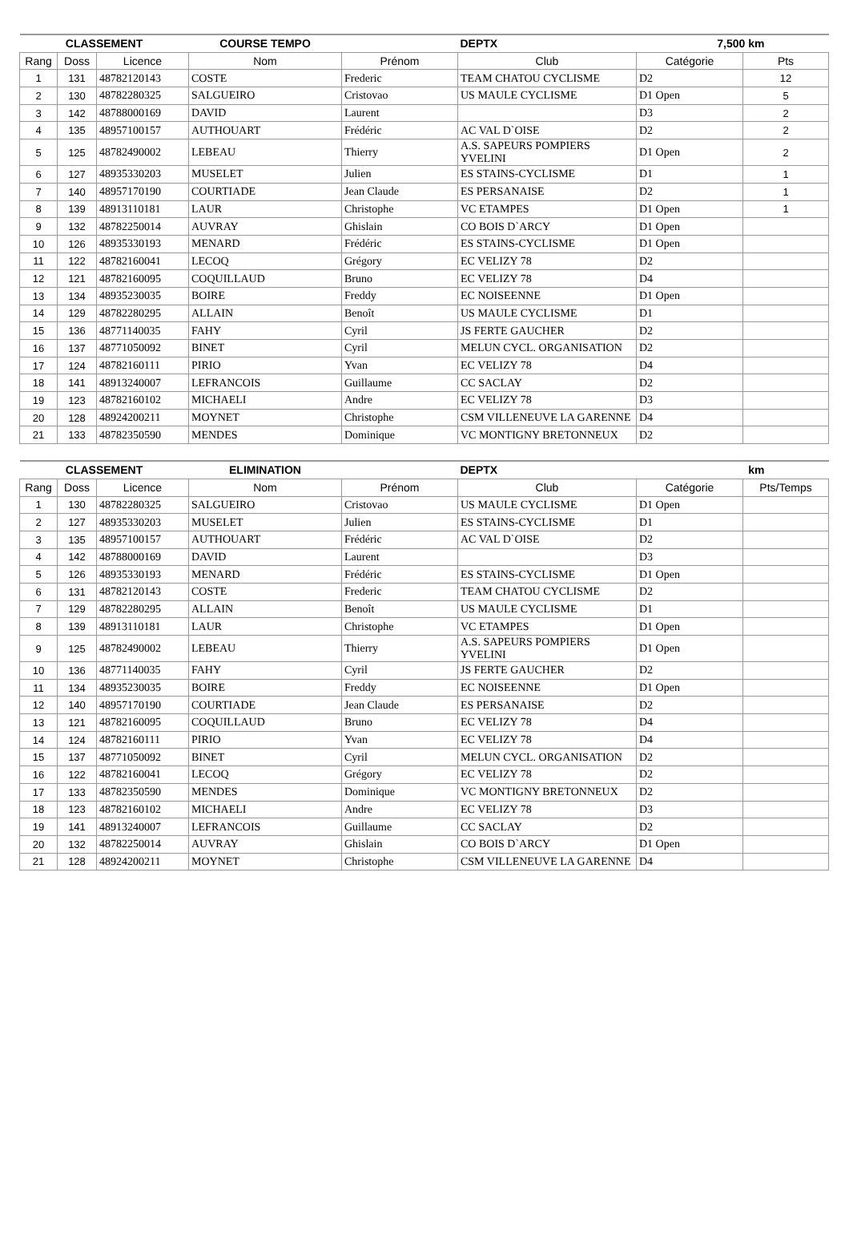| CLASSEMENT | | | COURSE TEMPO | | DEPTX | 7,500 km | |
| --- | --- | --- | --- | --- | --- | --- | --- |
| Rang | Doss | Licence | Nom | Prénom | Club | Catégorie | Pts |
| 1 | 131 | 48782120143 | COSTE | Frederic | TEAM CHATOU CYCLISME | D2 | 12 |
| 2 | 130 | 48782280325 | SALGUEIRO | Cristovao | US MAULE CYCLISME | D1 Open | 5 |
| 3 | 142 | 48788000169 | DAVID | Laurent | | D3 | 2 |
| 4 | 135 | 48957100157 | AUTHOUART | Frédéric | AC VAL D`OISE | D2 | 2 |
| 5 | 125 | 48782490002 | LEBEAU | Thierry | A.S. SAPEURS POMPIERS YVELINI | D1 Open | 2 |
| 6 | 127 | 48935330203 | MUSELET | Julien | ES STAINS-CYCLISME | D1 | 1 |
| 7 | 140 | 48957170190 | COURTIADE | Jean Claude | ES PERSANAISE | D2 | 1 |
| 8 | 139 | 48913110181 | LAUR | Christophe | VC ETAMPES | D1 Open | 1 |
| 9 | 132 | 48782250014 | AUVRAY | Ghislain | CO BOIS D`ARCY | D1 Open | |
| 10 | 126 | 48935330193 | MENARD | Frédéric | ES STAINS-CYCLISME | D1 Open | |
| 11 | 122 | 48782160041 | LECOQ | Grégory | EC VELIZY 78 | D2 | |
| 12 | 121 | 48782160095 | COQUILLAUD | Bruno | EC VELIZY 78 | D4 | |
| 13 | 134 | 48935230035 | BOIRE | Freddy | EC NOISEENNE | D1 Open | |
| 14 | 129 | 48782280295 | ALLAIN | Benoît | US MAULE CYCLISME | D1 | |
| 15 | 136 | 48771140035 | FAHY | Cyril | JS FERTE GAUCHER | D2 | |
| 16 | 137 | 48771050092 | BINET | Cyril | MELUN CYCL. ORGANISATION | D2 | |
| 17 | 124 | 48782160111 | PIRIO | Yvan | EC VELIZY 78 | D4 | |
| 18 | 141 | 48913240007 | LEFRANCOIS | Guillaume | CC SACLAY | D2 | |
| 19 | 123 | 48782160102 | MICHAELI | Andre | EC VELIZY 78 | D3 | |
| 20 | 128 | 48924200211 | MOYNET | Christophe | CSM VILLENEUVE LA GARENNE | D4 | |
| 21 | 133 | 48782350590 | MENDES | Dominique | VC MONTIGNY BRETONNEUX | D2 | |
| CLASSEMENT | | | ELIMINATION | | DEPTX | km | |
| --- | --- | --- | --- | --- | --- | --- | --- |
| Rang | Doss | Licence | Nom | Prénom | Club | Catégorie | Pts/Temps |
| 1 | 130 | 48782280325 | SALGUEIRO | Cristovao | US MAULE CYCLISME | D1 Open | |
| 2 | 127 | 48935330203 | MUSELET | Julien | ES STAINS-CYCLISME | D1 | |
| 3 | 135 | 48957100157 | AUTHOUART | Frédéric | AC VAL D`OISE | D2 | |
| 4 | 142 | 48788000169 | DAVID | Laurent | | D3 | |
| 5 | 126 | 48935330193 | MENARD | Frédéric | ES STAINS-CYCLISME | D1 Open | |
| 6 | 131 | 48782120143 | COSTE | Frederic | TEAM CHATOU CYCLISME | D2 | |
| 7 | 129 | 48782280295 | ALLAIN | Benoît | US MAULE CYCLISME | D1 | |
| 8 | 139 | 48913110181 | LAUR | Christophe | VC ETAMPES | D1 Open | |
| 9 | 125 | 48782490002 | LEBEAU | Thierry | A.S. SAPEURS POMPIERS YVELINI | D1 Open | |
| 10 | 136 | 48771140035 | FAHY | Cyril | JS FERTE GAUCHER | D2 | |
| 11 | 134 | 48935230035 | BOIRE | Freddy | EC NOISEENNE | D1 Open | |
| 12 | 140 | 48957170190 | COURTIADE | Jean Claude | ES PERSANAISE | D2 | |
| 13 | 121 | 48782160095 | COQUILLAUD | Bruno | EC VELIZY 78 | D4 | |
| 14 | 124 | 48782160111 | PIRIO | Yvan | EC VELIZY 78 | D4 | |
| 15 | 137 | 48771050092 | BINET | Cyril | MELUN CYCL. ORGANISATION | D2 | |
| 16 | 122 | 48782160041 | LECOQ | Grégory | EC VELIZY 78 | D2 | |
| 17 | 133 | 48782350590 | MENDES | Dominique | VC MONTIGNY BRETONNEUX | D2 | |
| 18 | 123 | 48782160102 | MICHAELI | Andre | EC VELIZY 78 | D3 | |
| 19 | 141 | 48913240007 | LEFRANCOIS | Guillaume | CC SACLAY | D2 | |
| 20 | 132 | 48782250014 | AUVRAY | Ghislain | CO BOIS D`ARCY | D1 Open | |
| 21 | 128 | 48924200211 | MOYNET | Christophe | CSM VILLENEUVE LA GARENNE | D4 | |